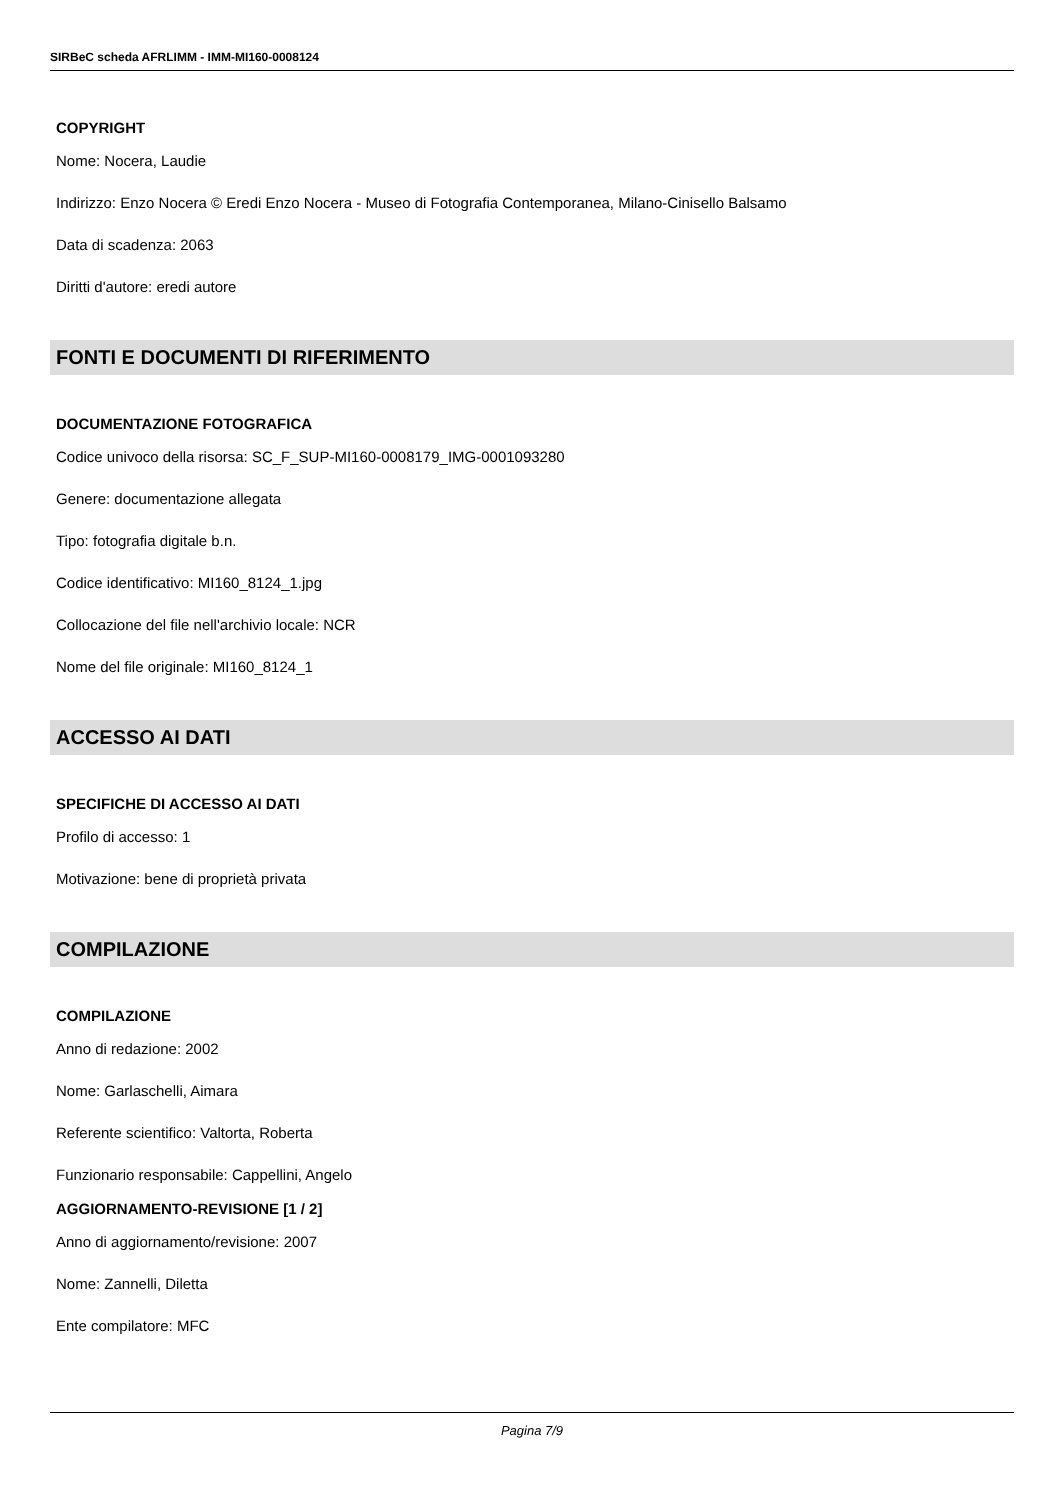SIRBeC scheda AFRLIMM - IMM-MI160-0008124
COPYRIGHT
Nome: Nocera, Laudie
Indirizzo: Enzo Nocera © Eredi Enzo Nocera - Museo di Fotografia Contemporanea, Milano-Cinisello Balsamo
Data di scadenza: 2063
Diritti d'autore: eredi autore
FONTI E DOCUMENTI DI RIFERIMENTO
DOCUMENTAZIONE FOTOGRAFICA
Codice univoco della risorsa: SC_F_SUP-MI160-0008179_IMG-0001093280
Genere: documentazione allegata
Tipo: fotografia digitale b.n.
Codice identificativo: MI160_8124_1.jpg
Collocazione del file nell'archivio locale: NCR
Nome del file originale: MI160_8124_1
ACCESSO AI DATI
SPECIFICHE DI ACCESSO AI DATI
Profilo di accesso: 1
Motivazione: bene di proprietà privata
COMPILAZIONE
COMPILAZIONE
Anno di redazione: 2002
Nome: Garlaschelli, Aimara
Referente scientifico: Valtorta, Roberta
Funzionario responsabile: Cappellini, Angelo
AGGIORNAMENTO-REVISIONE [1 / 2]
Anno di aggiornamento/revisione: 2007
Nome: Zannelli, Diletta
Ente compilatore: MFC
Pagina 7/9